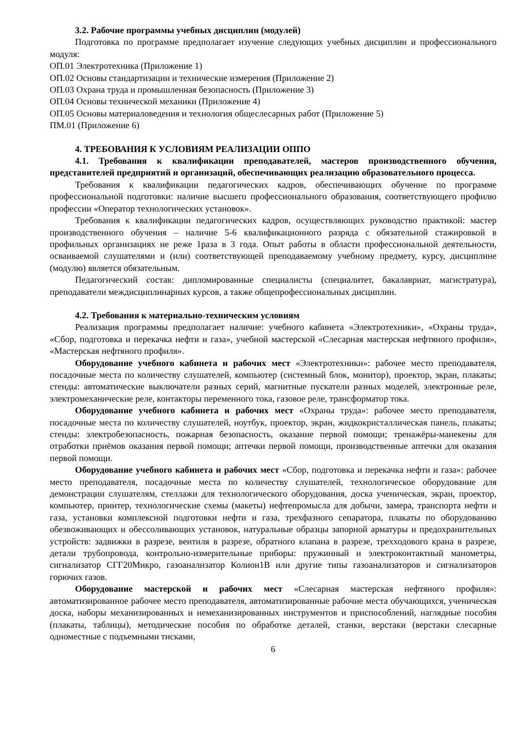3.2. Рабочие программы учебных дисциплин (модулей)
Подготовка по программе предполагает изучение следующих учебных дисциплин и профессионального модуля:
ОП.01 Электротехника (Приложение 1)
ОП.02 Основы стандартизации и технические измерения (Приложение 2)
ОП.03 Охрана труда и промышленная безопасность (Приложение 3)
ОП.04 Основы технической механики (Приложение 4)
ОП.05 Основы материаловедения и технология общеслесарных работ (Приложение 5)
ПМ.01 (Приложение 6)
4. ТРЕБОВАНИЯ К УСЛОВИЯМ РЕАЛИЗАЦИИ ОППО
4.1. Требования к квалификации преподавателей, мастеров производственного обучения, представителей предприятий и организаций, обеспечивающих реализацию образовательного процесса.
Требования к квалификации педагогических кадров, обеспечивающих обучение по программе профессиональной подготовки: наличие высшего профессионального образования, соответствующего профилю профессии «Оператор технологических установок».
Требования к квалификации педагогических кадров, осуществляющих руководство практикой: мастер производственного обучения – наличие 5-6 квалификационного разряда с обязательной стажировкой в профильных организациях не реже 1раза в 3 года. Опыт работы в области профессиональной деятельности, осваиваемой слушателями и (или) соответствующей преподаваемому учебному предмету, курсу, дисциплине (модулю) является обязательным.
Педагогический состав: дипломированные специалисты (специалитет, бакалавриат, магистратура), преподаватели междисциплинарных курсов, а также общепрофессиональных дисциплин.
4.2. Требования к материально-техническим условиям
Реализация программы предполагает наличие: учебного кабинета «Электротехники», «Охраны труда», «Сбор, подготовка и перекачка нефти и газа», учебной мастерской «Слесарная мастерская нефтяного профиля», «Мастерская нефтяного профиля».
Оборудование учебного кабинета и рабочих мест «Электротехники»: рабочее место преподавателя, посадочные места по количеству слушателей, компьютер (системный блок, монитор), проектор, экран, плакаты; стенды: автоматические выключатели разных серий, магнитные пускатели разных моделей, электронные реле, электромеханические реле, контакторы переменного тока, газовое реле, трансформатор тока.
Оборудование учебного кабинета и рабочих мест «Охраны труда»: рабочее место преподавателя, посадочные места по количеству слушателей, ноутбук, проектор, экран, жидкокристаллическая панель, плакаты; стенды: электробезопасность, пожарная безопасность, оказание первой помощи; тренажёры-манекены для отработки приёмов оказания первой помощи; аптечки первой помощи, производственные аптечки для оказания первой помощи.
Оборудование учебного кабинета и рабочих мест «Сбор, подготовка и перекачка нефти и газа»: рабочее место преподавателя, посадочные места по количеству слушателей, технологическое оборудование для демонстрации слушателям, стеллажи для технологического оборудования, доска ученическая, экран, проектор, компьютер, принтер, технологические схемы (макеты) нефтепромысла для добычи, замера, транспорта нефти и газа, установки комплексной подготовки нефти и газа, трехфазного сепаратора, плакаты по оборудованию обезвоживающих и обессоливающих установок, натуральные образцы запорной арматуры и предохранительных устройств: задвижки в разрезе, вентиля в разрезе, обратного клапана в разрезе, трехходового крана в разрезе, детали трубопровода, контрольно-измерительные приборы: пружинный и электроконтактный манометры, сигнализатор СГГ20Микро, газоанализатор Колион1В или другие типы газоанализаторов и сигнализаторов горючих газов.
Оборудование мастерской и рабочих мест «Слесарная мастерская нефтяного профиля»: автоматизированное рабочее место преподавателя, автоматизированные рабочие места обучающихся, ученическая доска, наборы механизированных и немеханизированных инструментов и приспособлений, наглядные пособия (плакаты, таблицы), методические пособия по обработке деталей, станки, верстаки (верстаки слесарные одноместные с подъемными тисками,
6